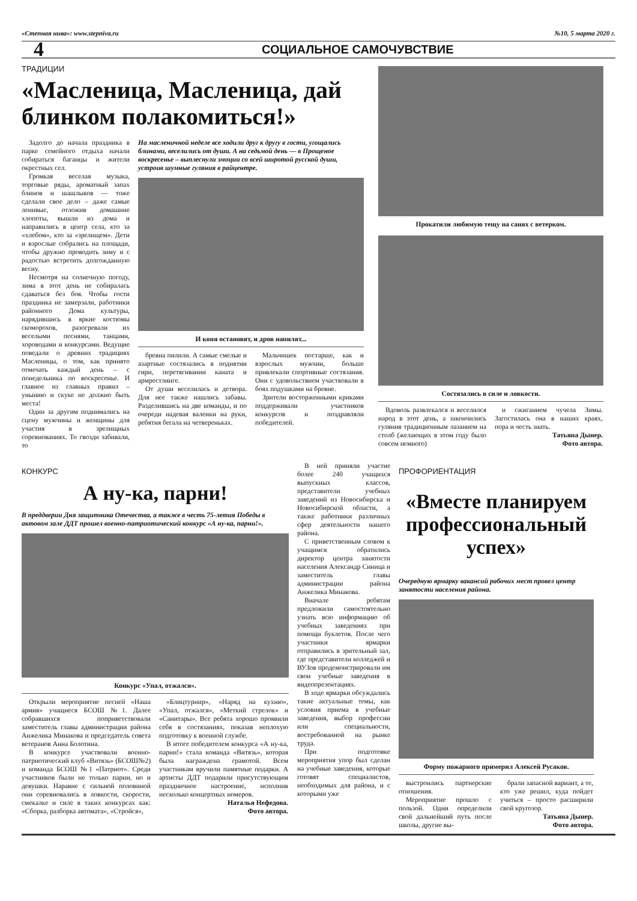«Степная нива»: www.stepniva.ru №10, 5 марта 2020 г.
4
СОЦИАЛЬНОЕ САМОЧУВСТВИЕ
ТРАДИЦИИ
«Масленица, Масленица, дай блинком полакомиться!»
Задолго до начала праздника в парке семейного отдыха начали собираться баганцы и жители окрестных сел.
Громкая веселая музыка, торговые ряды, ароматный запах блинов и шашлыков — тоже сделали свое дело – даже самые ленивые, отложив домашние хлопоты, вышли из дома и направились в центр села, кто за «хлебом», кто за «зрелищем». Дети и взрослые собрались на площади, чтобы дружно проводить зиму и с радостью встретить долгожданную весну.
Несмотря на солнечную погоду, зима в этот день не собиралась сдаваться без боя. Чтобы гости праздника не замерзали, работники районного Дома культуры, нарядившись в яркие костюмы скоморохов, разогревали их веселыми песнями, танцами, хороводами и конкурсами. Ведущие поведали о древних традициях Масленицы, о том, как принято отмечать каждый день – с понедельника по воскресенье. И главное из главных правил – унынию и скуке не должно быть места!
Один за другим поднимались на сцену мужчины и женщины для участия в зрелищных соревнованиях. То гвозди забивали, то
На масленичной неделе все ходили друг к другу в гости, угощались блинами, веселились от души. А на седьмой день — в Прощеное воскресенье – выплеснули эмоции со всей широтой русской души, устроив шумные гуляния в райцентре.
И коня остановят, и дров напилят...
бревна пилили. А самые смелые и азартные состязались в поднятии гири, перетягивании каната и армрестлинге.
От души веселилась и детвора. Для нее также нашлись забавы. Разделившись на две команды, и по очереди надевая валенки на руки, ребятня бегала на четвереньках.
Мальчишек постарше, как и взрослых мужчин, больше привлекали спортивные состязания. Они с удовольствием участвовали в боях подушками на бревне.
Зрители восторженными криками поддерживали участников конкурсов и поздравляли победителей.
Прокатили любимую тещу на санях с ветерком.
Состязались в силе и ловкости.
Вдоволь развлекался и веселился народ в этот день, а закончились гуляния традиционным лазанием на столб (желающих в этом году было совсем немного)
и сжиганием чучела Зимы. Загостилась она в наших краях, пора и честь знать.
Татьяна Дынер.
Фото автора.
КОНКУРС
А ну-ка, парни!
В преддверии Дня защитника Отечества, а также в честь 75-летия Победы в актовом зале ДДТ прошел военно-патриотический конкурс «А ну-ка, парни!».
Конкурс «Упал, отжался».
Открыли мероприятие песней «Наша армия» учащиеся БСОШ №1. Далее собравшихся поприветствовали заместитель главы администрации района Анжелика Минакова и председатель совета ветеранов Анна Болотина.
В конкурсе участвовали военно-патриотический клуб «Витязь» (БСОШ№2) и команда БСОШ №1 «Патриот». Среди участников были не только парни, но и девушки. Наравне с сильной половиной они соревновались в ловкости, скорости, смекалке и силе в таких конкурсах как: «Сборка, разборка автомата», «Стройся»,
«Блицтурнир», «Наряд на кухню», «Упал, отжался», «Меткий стрелок» и «Санитары». Все ребята хорошо проявили себя в состязаниях, показав неплохую подготовку к военной службе.
В итоге победителем конкурса «А ну-ка, парни!» стала команда «Витязь», которая была награждена грамотой. Всем участникам вручили памятные подарки. А артисты ДДТ подарили присутствующим праздничное настроение, исполнив несколько концертных номеров.
Наталья Нефедова.
Фото автора.
В ней приняли участие более 240 учащихся выпускных классов, представители учебных заведений из Новосибирска и Новосибирской области, а также работники различных сфер деятельности нашего района.
С приветственным словом к учащимся обратились директор центра занятости населения Александр Синица и заместитель главы администрации района Анжелика Минакова.
Вначале ребятам предложили самостоятельно узнать всю информацию об учебных заведениях при помощи буклетов. После чего участники ярмарки отправились в зрительный зал, где представители колледжей и ВУЗов продемонстрировали им свои учебные заведения в видеопрезентациях.
В ходе ярмарки обсуждались такие актуальные темы, как условия приема в учебные заведения, выбор профессии или специальности, востребованной на рынке труда.
При подготовке мероприятия упор был сделан на учебные заведения, которые готовят специалистов, необходимых для района, и с которыми уже
ПРОФОРИЕНТАЦИЯ
«Вместе планируем профессиональный успех»
Очередную ярмарку вакансий рабочих мест провел центр занятости населения района.
Форму пожарного примерил Алексей Русаков.
выстроились партнерские отношения.
Мероприятие прошло с пользой. Одни определили свой дальнейший путь после школы, другие вы-
брали запасной вариант, а те, кто уже решил, куда пойдет учиться – просто расширили свой кругозор.
Татьяна Дынер.
Фото автора.